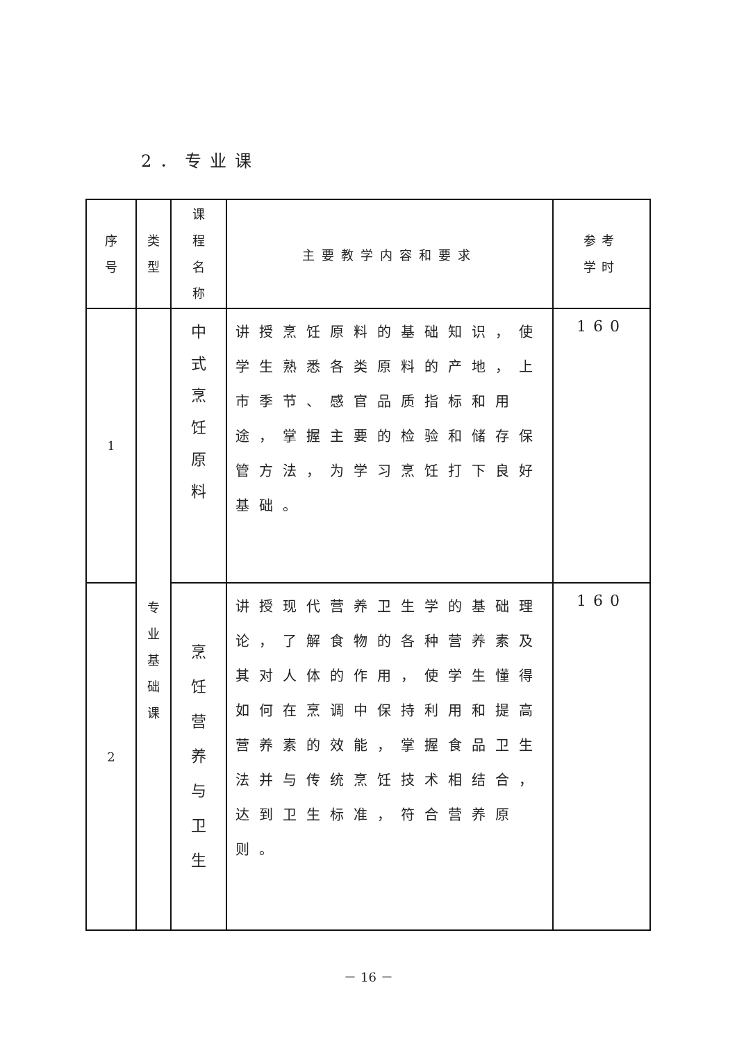2．专业课
| 序 号 | 类 型 | 课 程 名 称 | 主要教学内容和要求 | 参考 学时 |
| --- | --- | --- | --- | --- |
| 1 | 专 业 基 础 课 | 中 式 烹 饪 原 料 | 讲授烹饪原料的基础知识，使学生熟悉各类原料的产地，上市季节、感官品质指标和用途，掌握主要的检验和储存保管方法，为学习烹饪打下良好基础。 | 160 |
| 2 | | 烹 饪 营 养 与 卫 生 | 讲授现代营养卫生学的基础理论，了解食物的各种营养素及其对人体的作用，使学生懂得如何在烹调中保持利用和提高营养素的效能，掌握食品卫生法并与传统烹饪技术相结合，达到卫生标准，符合营养原则。 | 160 |
－ 16 －